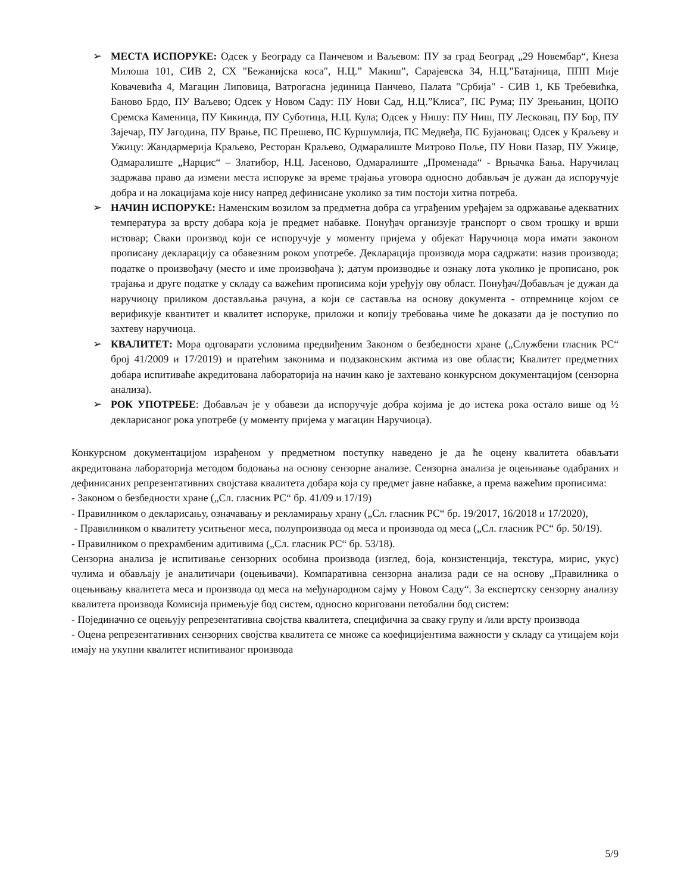➢ МЕСТА ИСПОРУКЕ: Одсек у Београду са Панчевом и Ваљевом: ПУ за град Београд „29 Новембар“, Кнеза Милоша 101, СИВ 2, СХ "Бежанијска коса", Н.Ц.” Макиш”, Сарајевска 34, Н.Ц.”Батајница, ППП Мије Ковачевића 4, Магацин Липовица, Ватрогасна јединица Панчево, Палата "Србија" - СИВ 1, КБ Требевићка, Баново Брдо, ПУ Ваљево; Одсек у Новом Саду: ПУ Нови Сад, Н.Ц.”Клиса”, ПС Рума; ПУ Зрењанин, ЦОПО Сремска Каменица, ПУ Кикинда, ПУ Суботица, Н.Ц. Кула; Одсек у Нишу: ПУ Ниш, ПУ Лесковац, ПУ Бор, ПУ Зајечар, ПУ Јагодина, ПУ Врање, ПС Прешево, ПС Куршумлија, ПС Медвеђа, ПС Бујановац; Одсек у Краљеву и Ужицу: Жандармерија Краљево, Ресторан Краљево, Одмаралиште Митрово Поље, ПУ Нови Пазар, ПУ Ужице, Одмаралиште „Нарцис“ – Златибор, Н.Ц. Јасеново, Одмаралиште „Променада“ - Врњачка Бања. Наручилац задржава право да измени места испоруке за време трајања уговора односно добављач је дужан да испоручује добра и на локацијама које нису напред дефинисане уколико за тим постоји хитна потреба.
➢ НАЧИН ИСПОРУКЕ: Наменским возилом за предметна добра са уграђеним уређајем за одржавање адекватних температура за врсту добара која је предмет набавке. Понуђач организује транспорт о свом трошку и врши истовар; Сваки производ који се испоручује у моменту пријема у објекат Наручиоца мора имати законом прописану декларацију са обавезним роком употребе. Декларација производа мора садржати: назив производа; податке о произвођачу (место и име произвођача ); датум производње и ознаку лота уколико је прописано, рок трајања и друге податке у складу са важећим прописима који уређују ову област. Понуђач/Добављач је дужан да наручиоцу приликом достављања рачуна, а који се саставља на основу документа - отпремнице којом се верификује квантитет и квалитет испоруке, приложи и копију требовања чиме ће доказати да је поступио по захтеву наручиоца.
➢ КВАЛИТЕТ: Мора одговарати условима предвиђеним Законом о безбедности хране („Службени гласник РС“ број 41/2009 и 17/2019) и пратећим законима и подзаконским актима из ове области; Квалитет предметних добара испитиваће акредитована лабораторија на начин како је захтевано конкурсном документацијом (сензорна анализа).
➢ РОК УПОТРЕБЕ: Добављач је у обавези да испоручује добра којима је до истека рока остало више од ½ декларисаног рока употребе (у моменту пријема у магацин Наручиоца).
Конкурсном документацијом израђеном у предметном поступку наведено је да ће оцену квалитета обављати акредитована лабораторија методом бодовања на основу сензорне анализе. Сензорна анализа је оцењивање одабраних и дефинисаних репрезентативних својстава квалитета добара која су предмет јавне набавке, а према важећим прописима:
- Законом о безбедности хране („Сл. гласник РС“ бр. 41/09 и 17/19)
- Правилником о декларисању, означавању и рекламирању храну („Сл. гласник РС“ бр. 19/2017, 16/2018 и 17/2020),
- Правилником о квалитету уситњеног меса, полупроизвода од меса и производа од меса („Сл. гласник РС“ бр. 50/19).
- Правилником о прехрамбеним адитивима („Сл. гласник РС“ бр. 53/18).
Сензорна анализа је испитивање сензорних особина производа (изглед, боја, конзистенција, текстура, мирис, укус) чулима и обављају је аналитичари (оцењивачи). Компаративна сензорна анализа ради се на основу „Правилника о оцењивању квалитета меса и производа од меса на међународном сајму у Новом Саду“. За експертску сензорну анализу квалитета производа Комисија примењује бод систем, односно кориговани петобални бод систем:
- Појединачно се оцењују репрезентативна својства квалитета, специфична за сваку групу и /или врсту производа
- Оцена репрезентативних сензорних својства квалитета се множе са коефицијентима важности у складу са утицајем који имају на укупни квалитет испитиваног производа
5/9